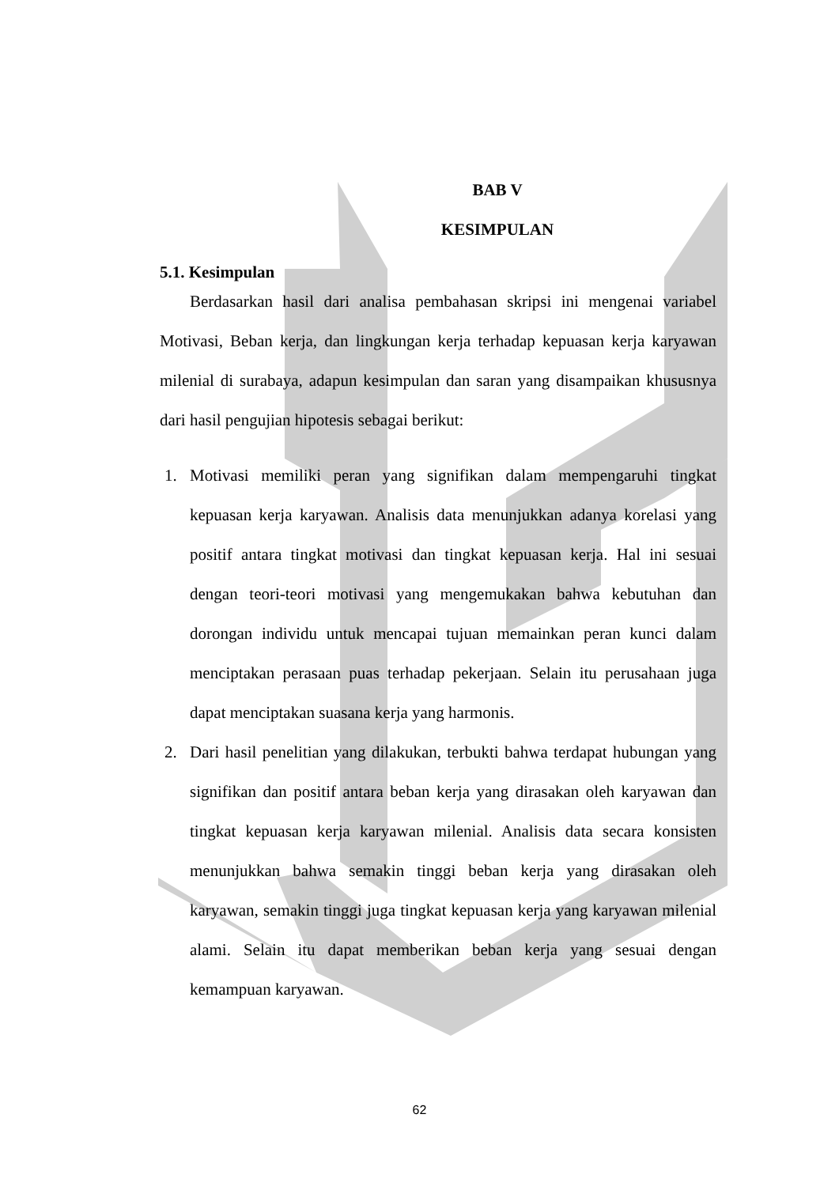BAB V
KESIMPULAN
5.1. Kesimpulan
Berdasarkan hasil dari analisa pembahasan skripsi ini mengenai variabel Motivasi, Beban kerja, dan lingkungan kerja terhadap kepuasan kerja karyawan milenial di surabaya, adapun kesimpulan dan saran yang disampaikan khususnya dari hasil pengujian hipotesis sebagai berikut:
1. Motivasi memiliki peran yang signifikan dalam mempengaruhi tingkat kepuasan kerja karyawan. Analisis data menunjukkan adanya korelasi yang positif antara tingkat motivasi dan tingkat kepuasan kerja. Hal ini sesuai dengan teori-teori motivasi yang mengemukakan bahwa kebutuhan dan dorongan individu untuk mencapai tujuan memainkan peran kunci dalam menciptakan perasaan puas terhadap pekerjaan. Selain itu perusahaan juga dapat menciptakan suasana kerja yang harmonis.
2. Dari hasil penelitian yang dilakukan, terbukti bahwa terdapat hubungan yang signifikan dan positif antara beban kerja yang dirasakan oleh karyawan dan tingkat kepuasan kerja karyawan milenial. Analisis data secara konsisten menunjukkan bahwa semakin tinggi beban kerja yang dirasakan oleh karyawan, semakin tinggi juga tingkat kepuasan kerja yang karyawan milenial alami. Selain itu dapat memberikan beban kerja yang sesuai dengan kemampuan karyawan.
62